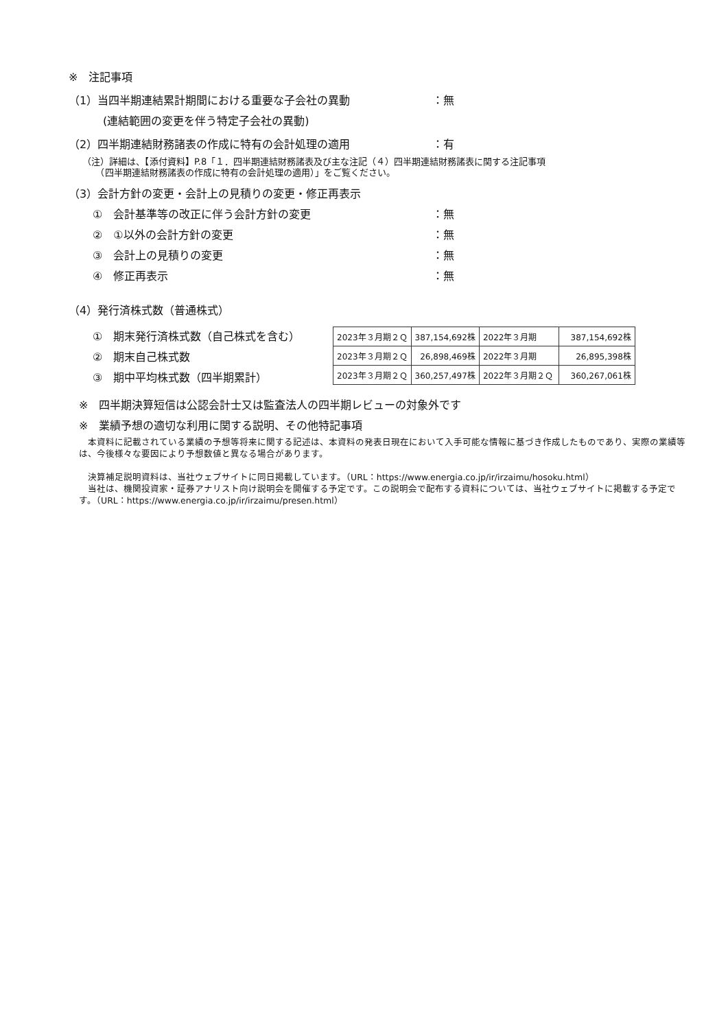※　注記事項
（1）当四半期連結累計期間における重要な子会社の異動 ：無
(連結範囲の変更を伴う特定子会社の異動)
（2）四半期連結財務諸表の作成に特有の会計処理の適用 ：有
（注）詳細は、【添付資料】P.8「１．四半期連結財務諸表及び主な注記（４）四半期連結財務諸表に関する注記事項
　　（四半期連結財務諸表の作成に特有の会計処理の適用）」をご覧ください。
（3）会計方針の変更・会計上の見積りの変更・修正再表示
①　会計基準等の改正に伴う会計方針の変更 ：無
②　①以外の会計方針の変更 ：無
③　会計上の見積りの変更 ：無
④　修正再表示 ：無
（4）発行済株式数（普通株式）
①　期末発行済株式数（自己株式を含む）
②　期末自己株式数
③　期中平均株式数（四半期累計）
| 2023年３月期２Ｑ | 387,154,692株 | 2022年３月期 | 387,154,692株 |
| 2023年３月期２Ｑ | 26,898,469株 | 2022年３月期 | 26,895,398株 |
| 2023年３月期２Ｑ | 360,257,497株 | 2022年３月期２Ｑ | 360,267,061株 |
※　四半期決算短信は公認会計士又は監査法人の四半期レビューの対象外です
※　業績予想の適切な利用に関する説明、その他特記事項
　本資料に記載されている業績の予想等将来に関する記述は、本資料の発表日現在において入手可能な情報に基づき作成したものであり、実際の業績等は、今後様々な要因により予想数値と異なる場合があります。
　決算補足説明資料は、当社ウェブサイトに同日掲載しています。（URL：https://www.energia.co.jp/ir/irzaimu/hosoku.html）
　当社は、機関投資家・証券アナリスト向け説明会を開催する予定です。この説明会で配布する資料については、当社ウェブサイトに掲載する予定です。（URL：https://www.energia.co.jp/ir/irzaimu/presen.html）